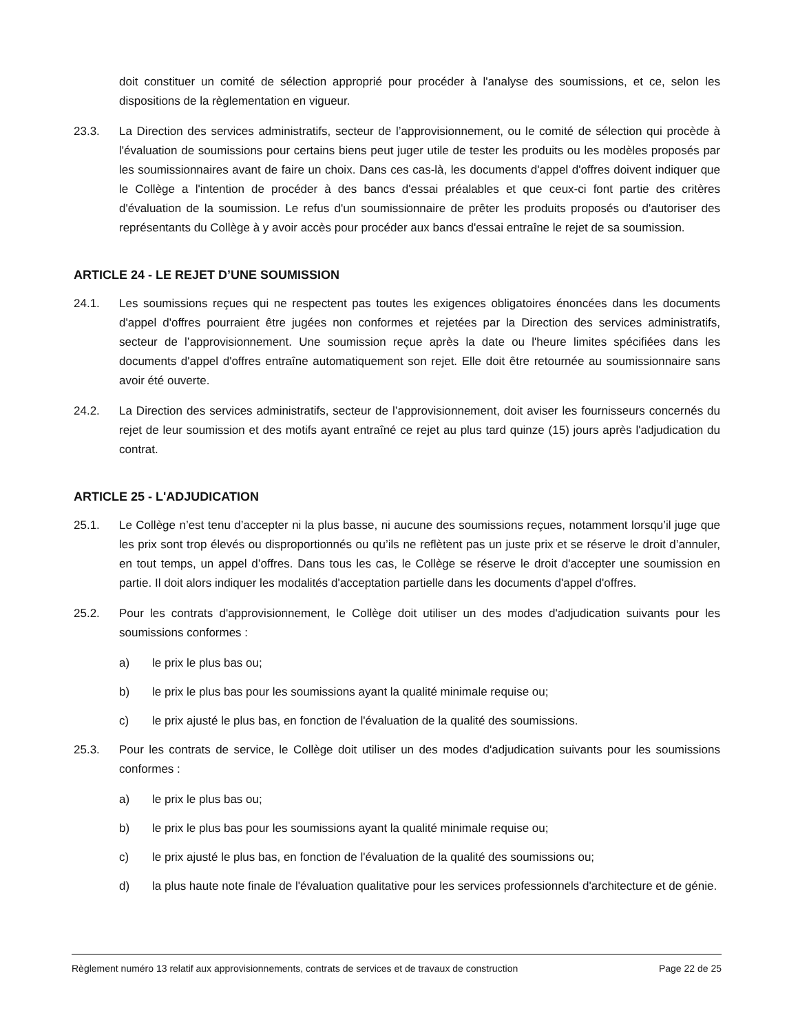doit constituer un comité de sélection approprié pour procéder à l'analyse des soumissions, et ce, selon les dispositions de la règlementation en vigueur.
23.3. La Direction des services administratifs, secteur de l’approvisionnement, ou le comité de sélection qui procède à l'évaluation de soumissions pour certains biens peut juger utile de tester les produits ou les modèles proposés par les soumissionnaires avant de faire un choix. Dans ces cas-là, les documents d'appel d'offres doivent indiquer que le Collège a l'intention de procéder à des bancs d'essai préalables et que ceux-ci font partie des critères d'évaluation de la soumission. Le refus d'un soumissionnaire de prêter les produits proposés ou d'autoriser des représentants du Collège à y avoir accès pour procéder aux bancs d'essai entraîne le rejet de sa soumission.
ARTICLE 24 - LE REJET D’UNE SOUMISSION
24.1. Les soumissions reçues qui ne respectent pas toutes les exigences obligatoires énoncées dans les documents d'appel d'offres pourraient être jugées non conformes et rejetées par la Direction des services administratifs, secteur de l’approvisionnement. Une soumission reçue après la date ou l'heure limites spécifiées dans les documents d'appel d'offres entraîne automatiquement son rejet. Elle doit être retournée au soumissionnaire sans avoir été ouverte.
24.2. La Direction des services administratifs, secteur de l’approvisionnement, doit aviser les fournisseurs concernés du rejet de leur soumission et des motifs ayant entraîné ce rejet au plus tard quinze (15) jours après l'adjudication du contrat.
ARTICLE 25 - L'ADJUDICATION
25.1. Le Collège n’est tenu d’accepter ni la plus basse, ni aucune des soumissions reçues, notamment lorsqu’il juge que les prix sont trop élevés ou disproportionnés ou qu’ils ne reflètent pas un juste prix et se réserve le droit d’annuler, en tout temps, un appel d’offres. Dans tous les cas, le Collège se réserve le droit d'accepter une soumission en partie. Il doit alors indiquer les modalités d'acceptation partielle dans les documents d'appel d'offres.
25.2. Pour les contrats d'approvisionnement, le Collège doit utiliser un des modes d'adjudication suivants pour les soumissions conformes :
a) le prix le plus bas ou;
b) le prix le plus bas pour les soumissions ayant la qualité minimale requise ou;
c) le prix ajusté le plus bas, en fonction de l'évaluation de la qualité des soumissions.
25.3. Pour les contrats de service, le Collège doit utiliser un des modes d'adjudication suivants pour les soumissions conformes :
a) le prix le plus bas ou;
b) le prix le plus bas pour les soumissions ayant la qualité minimale requise ou;
c) le prix ajusté le plus bas, en fonction de l'évaluation de la qualité des soumissions ou;
d) la plus haute note finale de l'évaluation qualitative pour les services professionnels d'architecture et de génie.
Règlement numéro 13 relatif aux approvisionnements, contrats de services et de travaux de construction Page 22 de 25